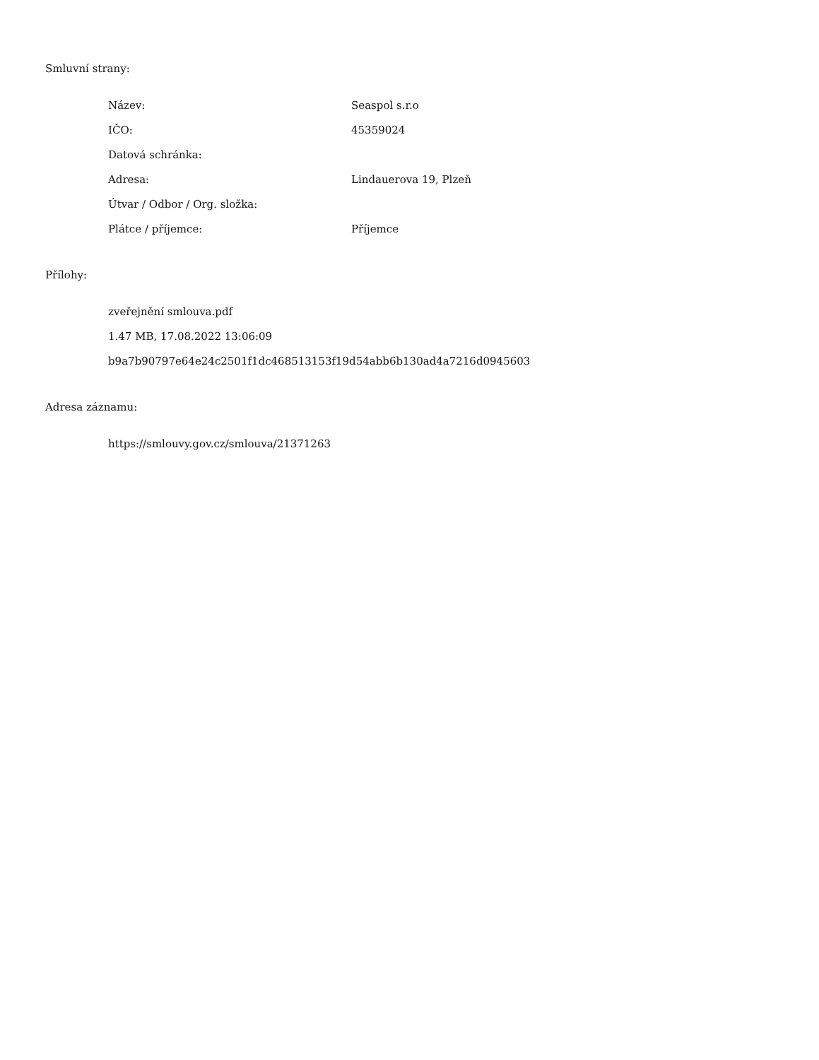Smluvní strany:
| Název: | Seaspol s.r.o |
| IČO: | 45359024 |
| Datová schránka: | |
| Adresa: | Lindauerova 19, Plzeň |
| Útvar / Odbor / Org. složka: | |
| Plátce / příjemce: | Příjemce |
Přílohy:
zveřejnění smlouva.pdf
1.47 MB, 17.08.2022 13:06:09
b9a7b90797e64e24c2501f1dc468513153f19d54abb6b130ad4a7216d0945603
Adresa záznamu:
https://smlouvy.gov.cz/smlouva/21371263